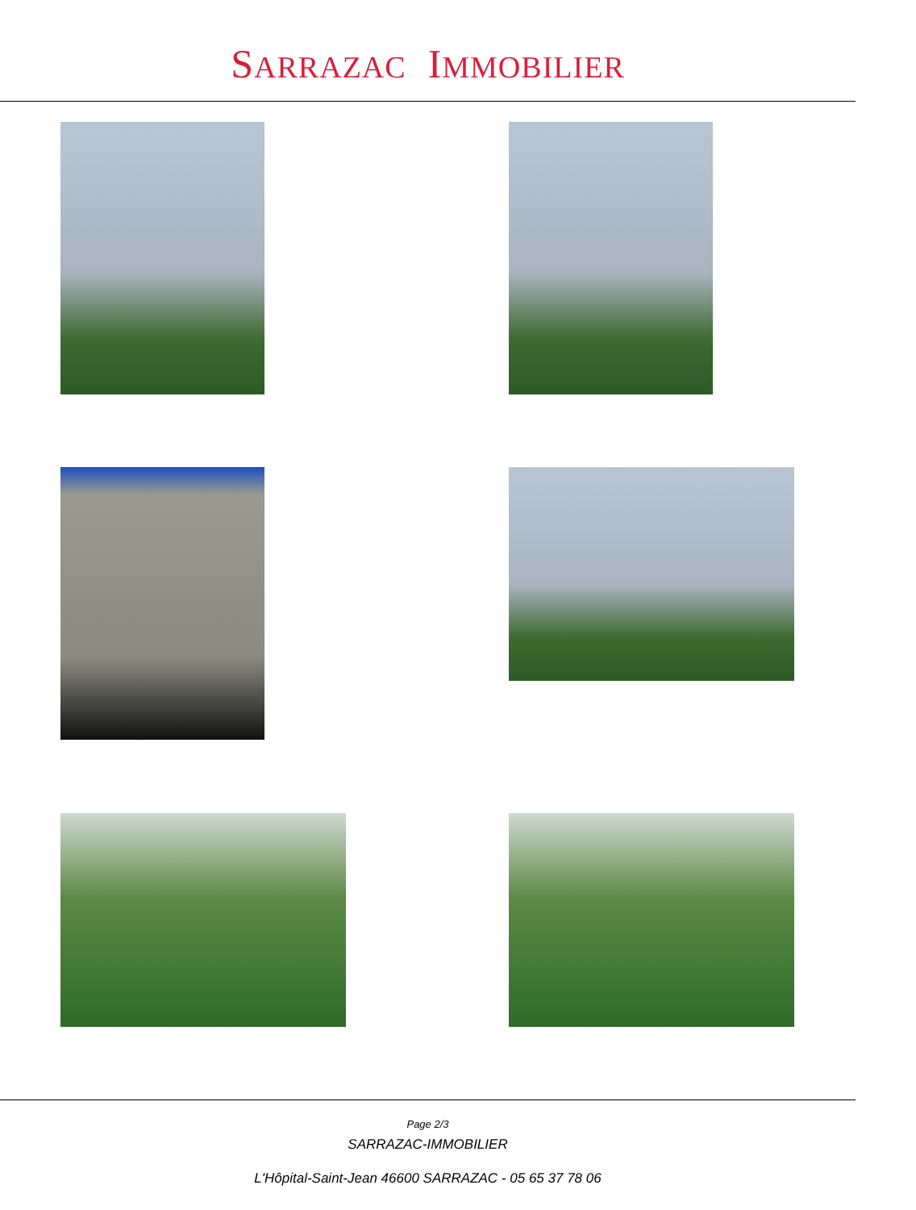SARRAZAC IMMOBILIER
Page 2/3
SARRAZAC-IMMOBILIER
L'Hôpital-Saint-Jean 46600 SARRAZAC - 05 65 37 78 06